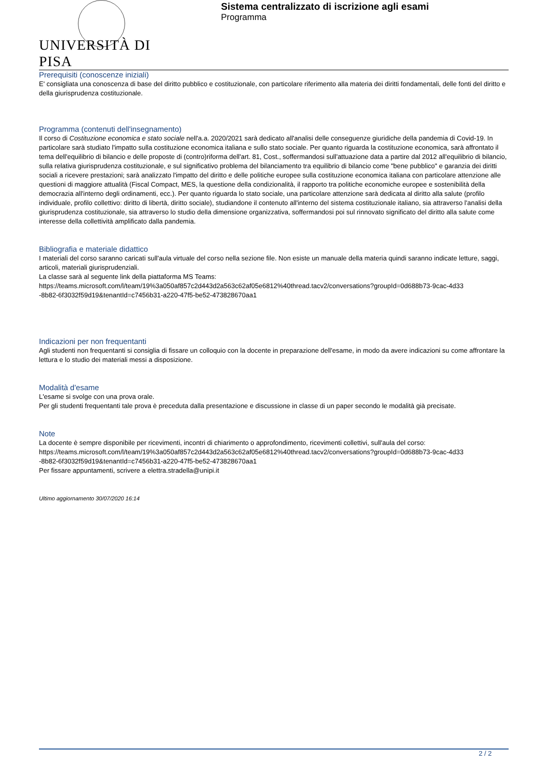UNIVERSITÀ DI PISA
Sistema centralizzato di iscrizione agli esami
Programma
Prerequisiti (conoscenze iniziali)
E' consigliata una conoscenza di base del diritto pubblico e costituzionale, con particolare riferimento alla materia dei diritti fondamentali, delle fonti del diritto e della giurisprudenza costituzionale.
Programma (contenuti dell'insegnamento)
Il corso di Costituzione economica e stato sociale nell'a.a. 2020/2021 sarà dedicato all'analisi delle conseguenze giuridiche della pandemia di Covid-19. In particolare sarà studiato l'impatto sulla costituzione economica italiana e sullo stato sociale. Per quanto riguarda la costituzione economica, sarà affrontato il tema dell'equilibrio di bilancio e delle proposte di (contro)riforma dell'art. 81, Cost., soffermandosi sull'attuazione data a partire dal 2012 all'equilibrio di bilancio, sulla relativa giurisprudenza costituzionale, e sul significativo problema del bilanciamento tra equilibrio di bilancio come "bene pubblico" e garanzia dei diritti sociali a ricevere prestazioni; sarà analizzato l'impatto del diritto e delle politiche europee sulla costituzione economica italiana con particolare attenzione alle questioni di maggiore attualità (Fiscal Compact, MES, la questione della condizionalità, il rapporto tra politiche economiche europee e sostenibilità della democrazia all'interno degli ordinamenti, ecc.). Per quanto riguarda lo stato sociale, una particolare attenzione sarà dedicata al diritto alla salute (profilo individuale, profilo collettivo: diritto di libertà, diritto sociale), studiandone il contenuto all'interno del sistema costituzionale italiano, sia attraverso l'analisi della giurisprudenza costituzionale, sia attraverso lo studio della dimensione organizzativa, soffermandosi poi sul rinnovato significato del diritto alla salute come interesse della collettività amplificato dalla pandemia.
Bibliografia e materiale didattico
I materiali del corso saranno caricati sull'aula virtuale del corso nella sezione file. Non esiste un manuale della materia quindi saranno indicate letture, saggi, articoli, materiali giurisprudenziali.
La classe sarà al seguente link della piattaforma MS Teams:
https://teams.microsoft.com/l/team/19%3a050af857c2d443d2a563c62af05e6812%40thread.tacv2/conversations?groupId=0d688b73-9cac-4d33
-8b82-6f3032f59d19&tenantId=c7456b31-a220-47f5-be52-473828670aa1
Indicazioni per non frequentanti
Agli studenti non frequentanti si consiglia di fissare un colloquio con la docente in preparazione dell'esame, in modo da avere indicazioni su come affrontare la lettura e lo studio dei materiali messi a disposizione.
Modalità d'esame
L'esame si svolge con una prova orale.
Per gli studenti frequentanti tale prova è preceduta dalla presentazione e discussione in classe di un paper secondo le modalità già precisate.
Note
La docente è sempre disponibile per ricevimenti, incontri di chiarimento o approfondimento, ricevimenti collettivi, sull'aula del corso:
https://teams.microsoft.com/l/team/19%3a050af857c2d443d2a563c62af05e6812%40thread.tacv2/conversations?groupId=0d688b73-9cac-4d33
-8b82-6f3032f59d19&tenantId=c7456b31-a220-47f5-be52-473828670aa1
Per fissare appuntamenti, scrivere a elettra.stradella@unipi.it
Ultimo aggiornamento 30/07/2020 16:14
2 / 2